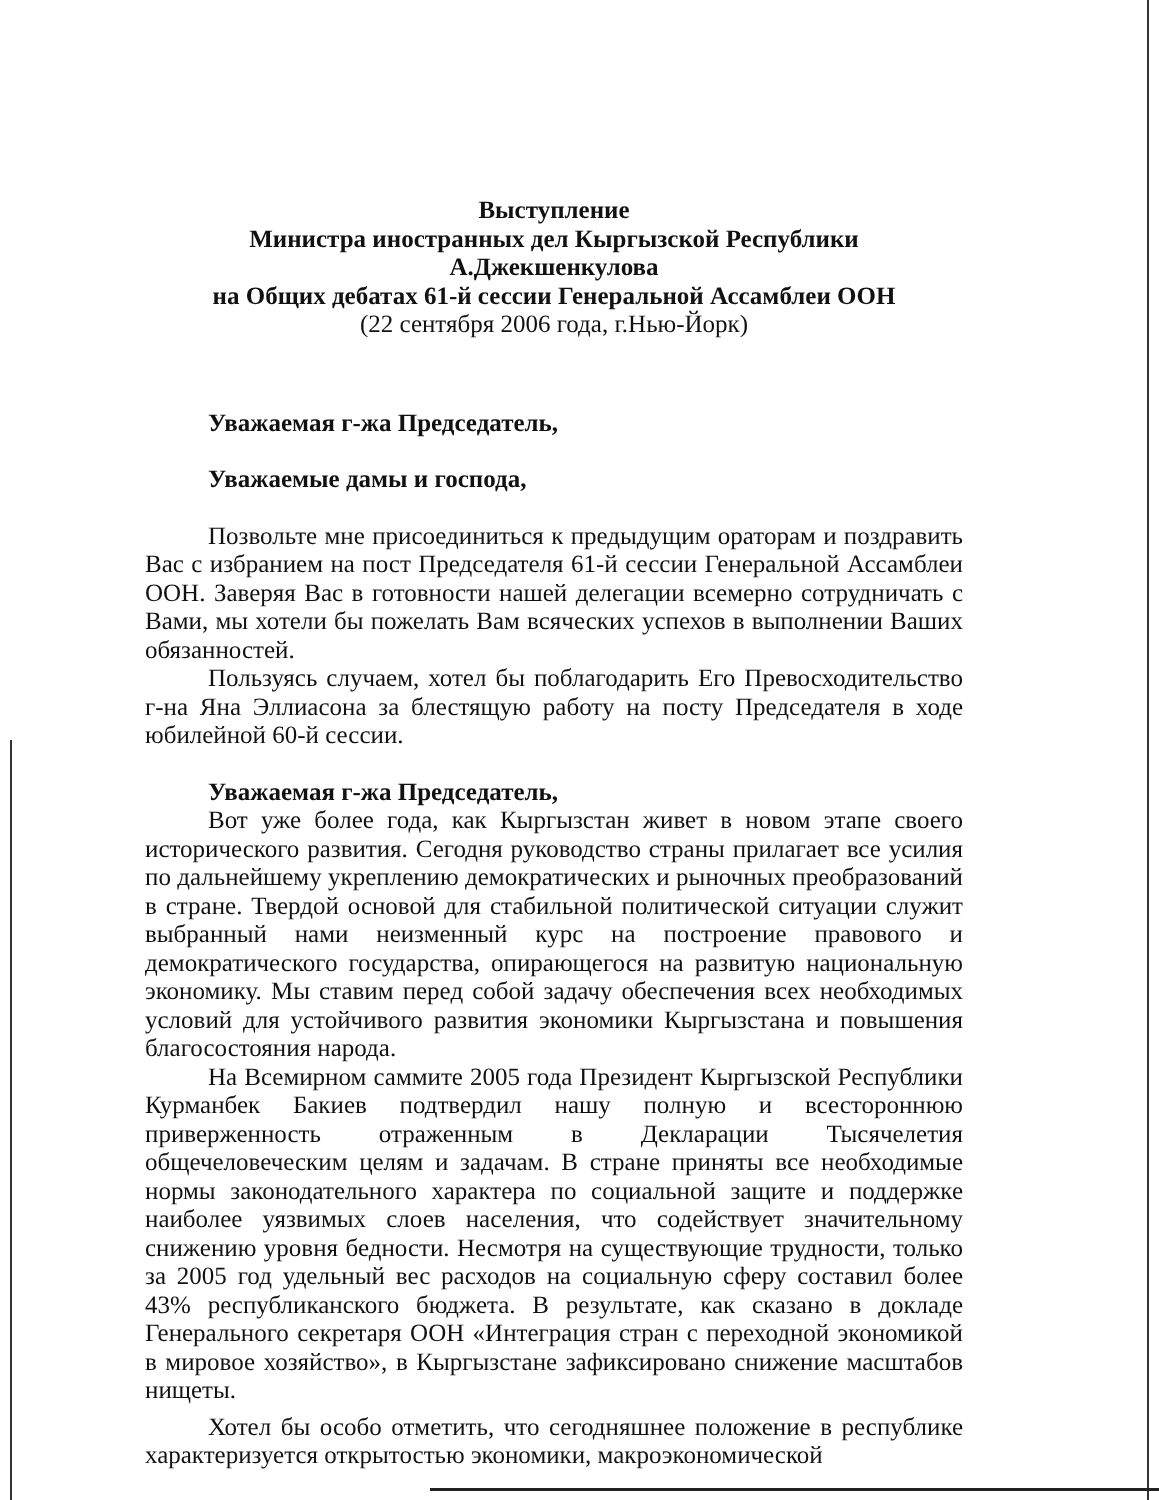Выступление
Министра иностранных дел Кыргызской Республики А.Джекшенкулова
на Общих дебатах 61-й сессии Генеральной Ассамблеи ООН
(22 сентября 2006 года, г.Нью-Йорк)
Уважаемая г-жа Председатель,
Уважаемые дамы и господа,
Позвольте мне присоединиться к предыдущим ораторам и поздравить Вас с избранием на пост Председателя 61-й сессии Генеральной Ассамблеи ООН. Заверяя Вас в готовности нашей делегации всемерно сотрудничать с Вами, мы хотели бы пожелать Вам всяческих успехов в выполнении Ваших обязанностей.
Пользуясь случаем, хотел бы поблагодарить Его Превосходительство г-на Яна Эллиасона за блестящую работу на посту Председателя в ходе юбилейной 60-й сессии.
Уважаемая г-жа Председатель,
Вот уже более года, как Кыргызстан живет в новом этапе своего исторического развития. Сегодня руководство страны прилагает все усилия по дальнейшему укреплению демократических и рыночных преобразований в стране. Твердой основой для стабильной политической ситуации служит выбранный нами неизменный курс на построение правового и демократического государства, опирающегося на развитую национальную экономику. Мы ставим перед собой задачу обеспечения всех необходимых условий для устойчивого развития экономики Кыргызстана и повышения благосостояния народа.
На Всемирном саммите 2005 года Президент Кыргызской Республики Курманбек Бакиев подтвердил нашу полную и всестороннюю приверженность отраженным в Декларации Тысячелетия общечеловеческим целям и задачам. В стране приняты все необходимые нормы законодательного характера по социальной защите и поддержке наиболее уязвимых слоев населения, что содействует значительному снижению уровня бедности. Несмотря на существующие трудности, только за 2005 год удельный вес расходов на социальную сферу составил более 43% республиканского бюджета. В результате, как сказано в докладе Генерального секретаря ООН «Интеграция стран с переходной экономикой в мировое хозяйство», в Кыргызстане зафиксировано снижение масштабов нищеты.
Хотел бы особо отметить, что сегодняшнее положение в республике характеризуется открытостью экономики, макроэкономической